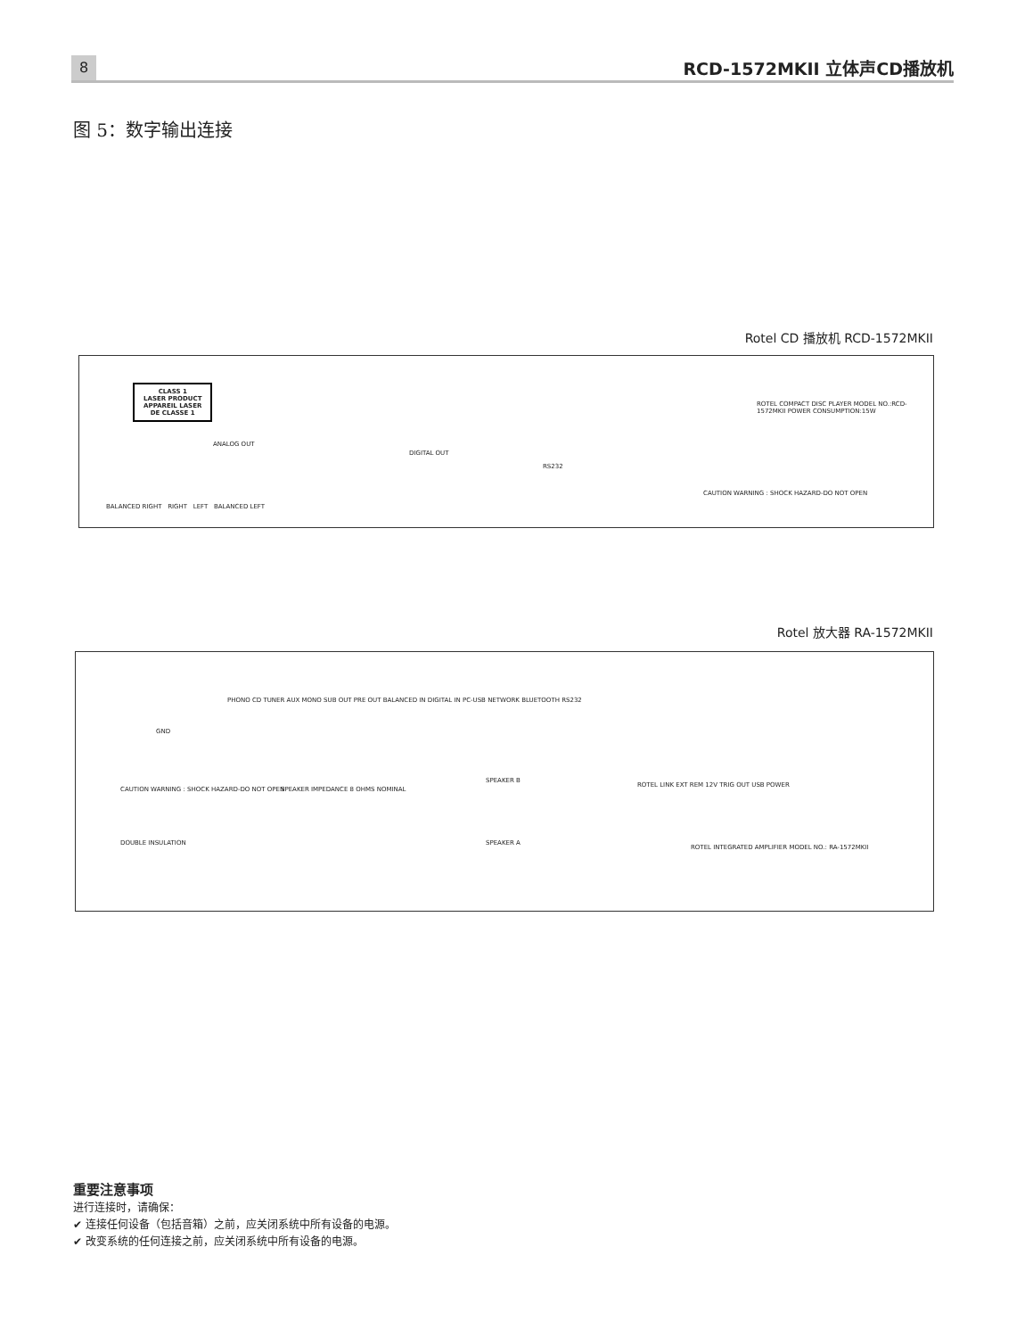8 RCD-1572MKII 立体声CD播放机
图 5：数字输出连接
Rotel CD 播放机 RCD-1572MKII
CLASS 1
LASER PRODUCT
APPAREIL LASER
DE CLASSE 1
ANALOG OUT
DIGITAL OUT
RS232
ROTEL COMPACT DISC PLAYER MODEL NO.:RCD-1572MKII POWER CONSUMPTION:15W
BALANCED RIGHT RIGHT LEFT BALANCED LEFT
CAUTION WARNING : SHOCK HAZARD-DO NOT OPEN
Rotel 放大器 RA-1572MKII
PHONO CD TUNER AUX MONO SUB OUT PRE OUT BALANCED IN DIGITAL IN PC-USB NETWORK BLUETOOTH RS232
GND
CAUTION WARNING : SHOCK HAZARD-DO NOT OPEN
SPEAKER IMPEDANCE 8 OHMS NOMINAL
SPEAKER B
SPEAKER A
ROTEL LINK EXT REM 12V TRIG OUT USB POWER
ROTEL INTEGRATED AMPLIFIER MODEL NO.: RA-1572MKII
DOUBLE INSULATION
重要注意事项
进行连接时，请确保：
✔ 连接任何设备（包括音箱）之前，应关闭系统中所有设备的电源。
✔ 改变系统的任何连接之前，应关闭系统中所有设备的电源。